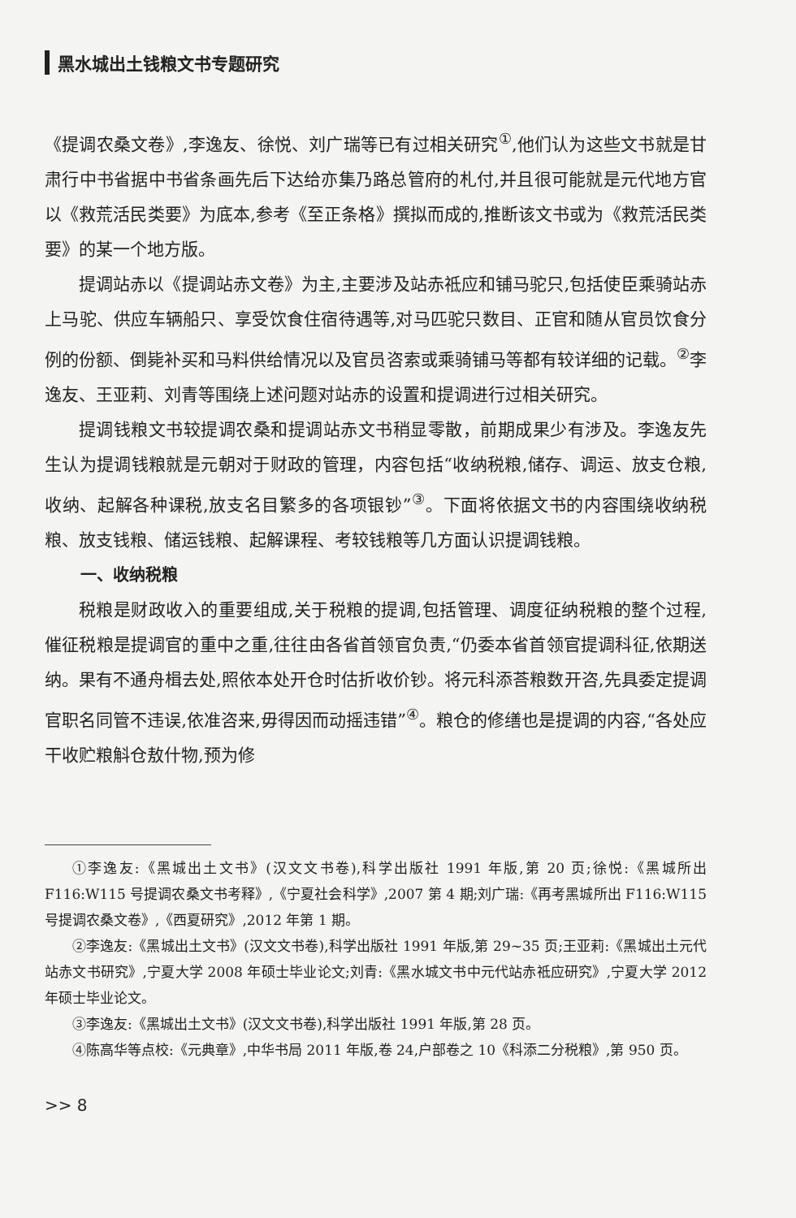黑水城出土钱粮文书专题研究
《提调农桑文卷》,李逸友、徐悦、刘广瑞等已有过相关研究<sup>①</sup>,他们认为这些文书就是甘肃行中书省据中书省条画先后下达给亦集乃路总管府的札付,并且很可能就是元代地方官以《救荒活民类要》为底本,参考《至正条格》撰拟而成的,推断该文书或为《救荒活民类要》的某一个地方版。
提调站赤以《提调站赤文卷》为主,主要涉及站赤祗应和铺马驼只,包括使臣乘骑站赤上马驼、供应车辆船只、享受饮食住宿待遇等,对马匹驼只数目、正官和随从官员饮食分例的份额、倒毙补买和马料供给情况以及官员咨索或乘骑铺马等都有较详细的记载。<sup>②</sup>李逸友、王亚莉、刘青等围绕上述问题对站赤的设置和提调进行过相关研究。
提调钱粮文书较提调农桑和提调站赤文书稍显零散，前期成果少有涉及。李逸友先生认为提调钱粮就是元朝对于财政的管理，内容包括“收纳税粮,储存、调运、放支仓粮,收纳、起解各种课税,放支名目繁多的各项银钞”<sup>③</sup>。下面将依据文书的内容围绕收纳税粮、放支钱粮、储运钱粮、起解课程、考较钱粮等几方面认识提调钱粮。
一、收纳税粮
税粮是财政收入的重要组成,关于税粮的提调,包括管理、调度征纳税粮的整个过程,催征税粮是提调官的重中之重,往往由各省首领官负责,“仍委本省首领官提调科征,依期送纳。果有不通舟楫去处,照依本处开仓时估折收价钞。将元科添荅粮数开咨,先具委定提调官职名同管不违误,依准咨来,毋得因而动摇违错”<sup>④</sup>。粮仓的修缮也是提调的内容,“各处应干收贮粮斛仓敖什物,预为修
①李逸友:《黑城出土文书》(汉文文书卷),科学出版社 1991 年版,第 20 页;徐悦:《黑城所出 F116:W115 号提调农桑文书考释》,《宁夏社会科学》,2007 第 4 期;刘广瑞:《再考黑城所出 F116:W115 号提调农桑文卷》,《西夏研究》,2012 年第 1 期。
②李逸友:《黑城出土文书》(汉文文书卷),科学出版社 1991 年版,第 29~35 页;王亚莉:《黑城出土元代站赤文书研究》,宁夏大学 2008 年硕士毕业论文;刘青:《黑水城文书中元代站赤祗应研究》,宁夏大学 2012 年硕士毕业论文。
③李逸友:《黑城出土文书》(汉文文书卷),科学出版社 1991 年版,第 28 页。
④陈高华等点校:《元典章》,中华书局 2011 年版,卷 24,户部卷之 10《科添二分税粮》,第 950 页。
>> 8